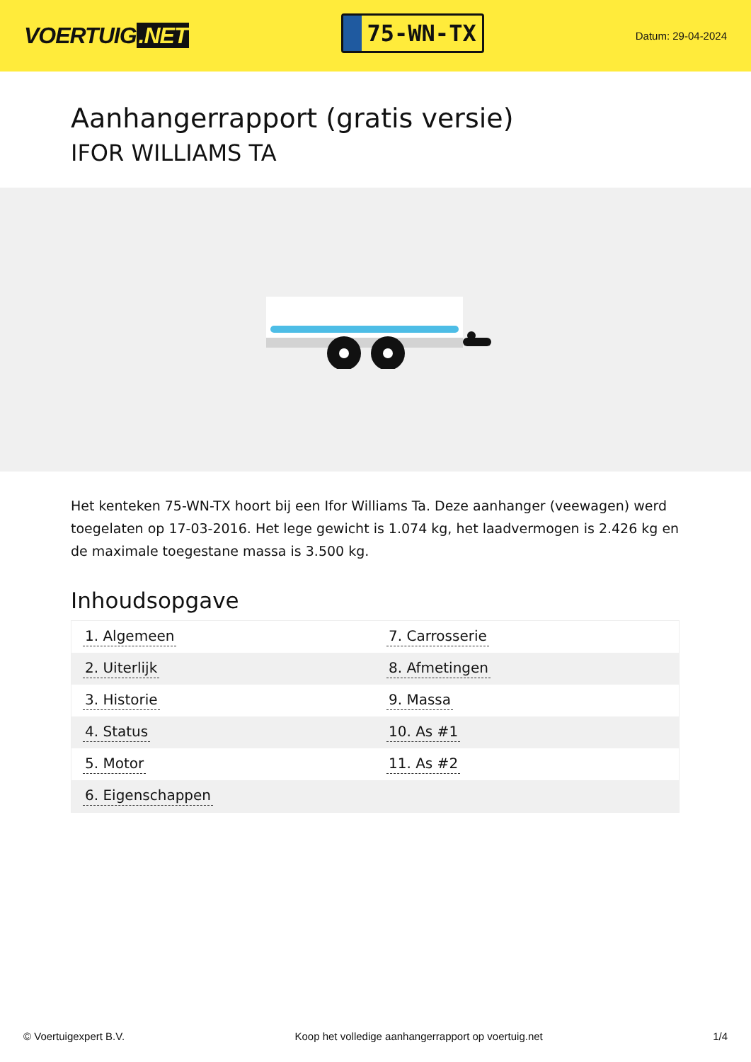VOERTUIG.NET
75-WN-TX
Datum: 29-04-2024
Aanhangerrapport (gratis versie)
IFOR WILLIAMS TA
Het kenteken 75-WN-TX hoort bij een Ifor Williams Ta. Deze aanhanger (veewagen) werd toegelaten op 17-03-2016. Het lege gewicht is 1.074 kg, het laadvermogen is 2.426 kg en de maximale toegestane massa is 3.500 kg.
Inhoudsopgave
| 1. Algemeen | 7. Carrosserie |
| 2. Uiterlijk | 8. Afmetingen |
| 3. Historie | 9. Massa |
| 4. Status | 10. As #1 |
| 5. Motor | 11. As #2 |
| 6. Eigenschappen | |
© Voertuigexpert B.V. Koop het volledige aanhangerrapport op voertuig.net
1/4